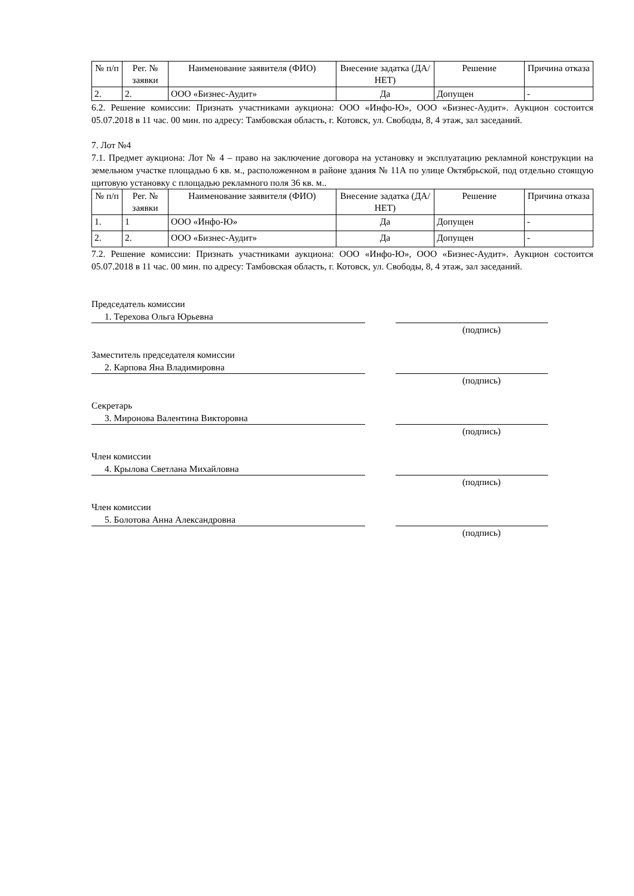| № п/п | Рег. № заявки | Наименование заявителя (ФИО) | Внесение задатка (ДА/НЕТ) | Решение | Причина отказа |
| --- | --- | --- | --- | --- | --- |
| 2. | 2. | ООО «Бизнес-Аудит» | Да | Допущен | - |
6.2. Решение комиссии: Признать участниками аукциона: ООО «Инфо-Ю», ООО «Бизнес-Аудит». Аукцион состоится 05.07.2018 в 11 час. 00 мин. по адресу: Тамбовская область, г. Котовск, ул. Свободы, 8, 4 этаж, зал заседаний.
7. Лот №4
7.1. Предмет аукциона: Лот № 4 – право на заключение договора на установку и эксплуатацию рекламной конструкции на земельном участке площадью 6 кв. м., расположенном в районе здания № 11А по улице Октябрьской, под отдельно стоящую щитовую установку с площадью рекламного поля 36 кв. м..
| № п/п | Рег. № заявки | Наименование заявителя (ФИО) | Внесение задатка (ДА/НЕТ) | Решение | Причина отказа |
| --- | --- | --- | --- | --- | --- |
| 1. | 1 | ООО «Инфо-Ю» | Да | Допущен | - |
| 2. | 2. | ООО «Бизнес-Аудит» | Да | Допущен | - |
7.2. Решение комиссии: Признать участниками аукциона: ООО «Инфо-Ю», ООО «Бизнес-Аудит». Аукцион состоится 05.07.2018 в 11 час. 00 мин. по адресу: Тамбовская область, г. Котовск, ул. Свободы, 8, 4 этаж, зал заседаний.
Председатель комиссии
1. Терехова Ольга Юрьевна
(подпись)
Заместитель председателя комиссии
2. Карпова Яна Владимировна
(подпись)
Секретарь
3. Миронова Валентина Викторовна
(подпись)
Член комиссии
4. Крылова Светлана Михайловна
(подпись)
Член комиссии
5. Болотова Анна Александровна
(подпись)